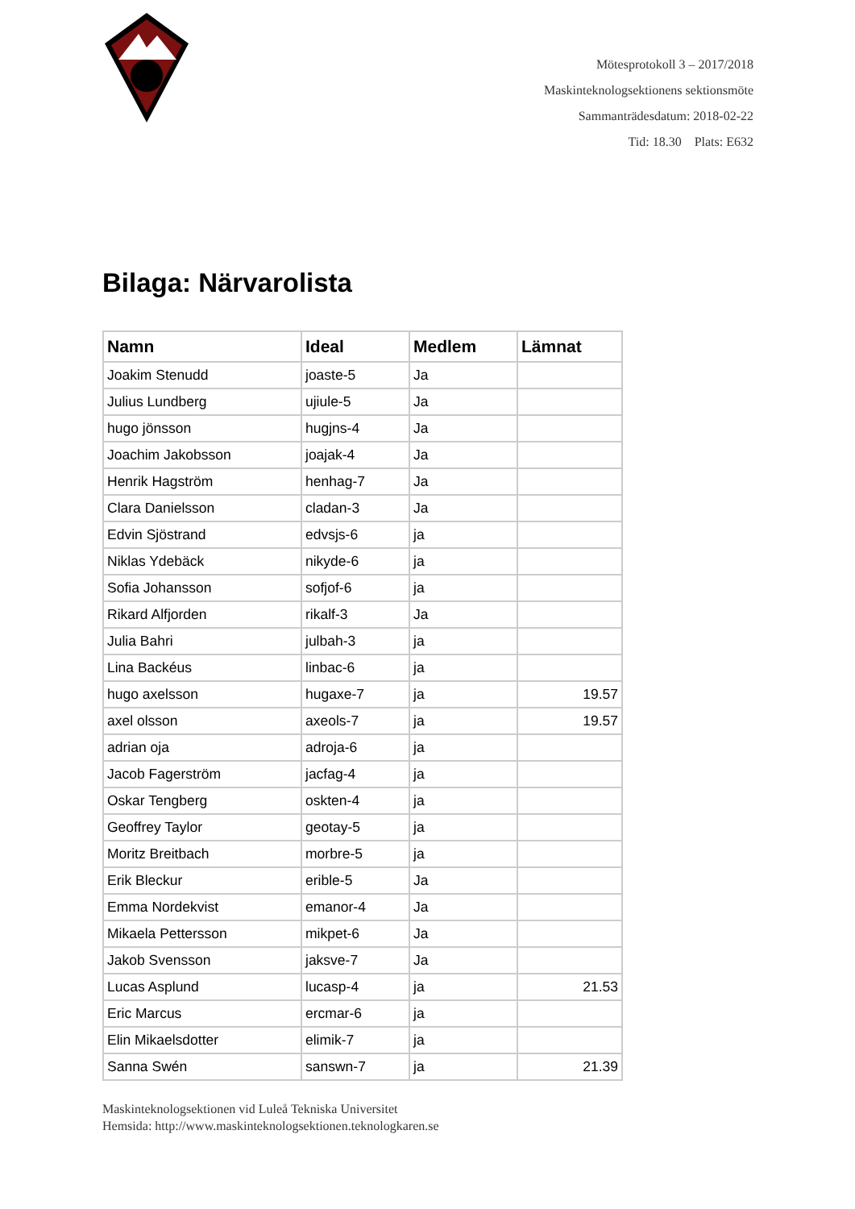Mötesprotokoll 3 – 2017/2018
Maskinteknologsektionens sektionsmöte
Sammanträdesdatum: 2018-02-22
Tid: 18.30 Plats: E632
Bilaga: Närvarolista
| Namn | Ideal | Medlem | Lämnat |
| --- | --- | --- | --- |
| Joakim Stenudd | joaste-5 | Ja | |
| Julius Lundberg | ujiule-5 | Ja | |
| hugo jönsson | hugjns-4 | Ja | |
| Joachim Jakobsson | joajak-4 | Ja | |
| Henrik Hagström | henhag-7 | Ja | |
| Clara Danielsson | cladan-3 | Ja | |
| Edvin Sjöstrand | edvsjs-6 | ja | |
| Niklas Ydebäck | nikyde-6 | ja | |
| Sofia Johansson | sofjof-6 | ja | |
| Rikard Alfjorden | rikalf-3 | Ja | |
| Julia Bahri | julbah-3 | ja | |
| Lina Backéus | linbac-6 | ja | |
| hugo axelsson | hugaxe-7 | ja | 19.57 |
| axel olsson | axeols-7 | ja | 19.57 |
| adrian oja | adroja-6 | ja | |
| Jacob Fagerström | jacfag-4 | ja | |
| Oskar Tengberg | oskten-4 | ja | |
| Geoffrey Taylor | geotay-5 | ja | |
| Moritz Breitbach | morbre-5 | ja | |
| Erik Bleckur | erible-5 | Ja | |
| Emma Nordekvist | emanor-4 | Ja | |
| Mikaela Pettersson | mikpet-6 | Ja | |
| Jakob Svensson | jaksve-7 | Ja | |
| Lucas Asplund | lucasp-4 | ja | 21.53 |
| Eric Marcus | ercmar-6 | ja | |
| Elin Mikaelsdotter | elimik-7 | ja | |
| Sanna Swén | sanswn-7 | ja | 21.39 |
Maskinteknologsektionen vid Luleå Tekniska Universitet
Hemsida: http://www.maskinteknologsektionen.teknologkaren.se